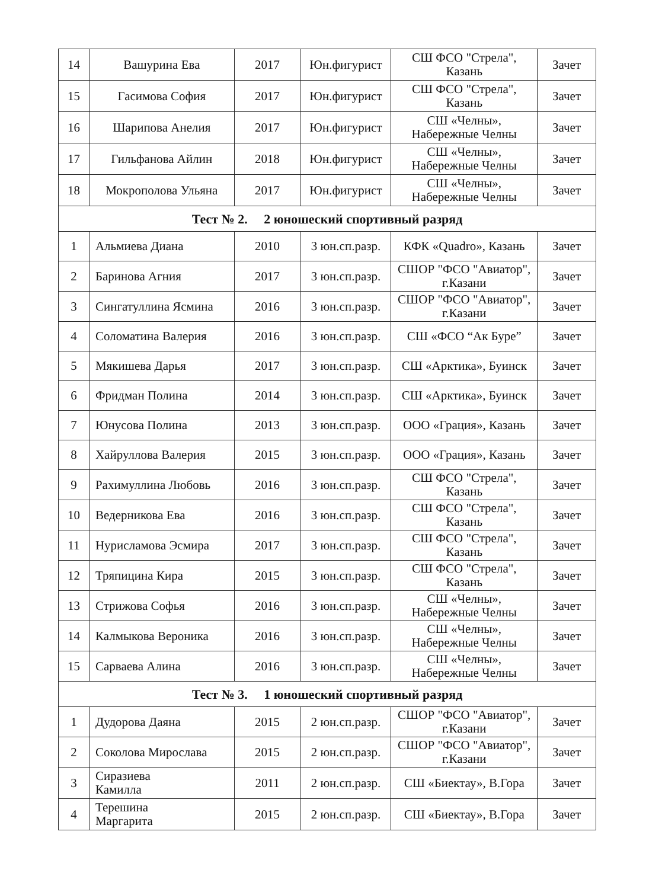| 14 | Вашурина Ева | 2017 | Юн.фигурист | СШ ФСО "Стрела", Казань | Зачет |
| 15 | Гасимова София | 2017 | Юн.фигурист | СШ ФСО "Стрела", Казань | Зачет |
| 16 | Шарипова Анелия | 2017 | Юн.фигурист | СШ «Челны», Набережные Челны | Зачет |
| 17 | Гильфанова Айлин | 2018 | Юн.фигурист | СШ «Челны», Набережные Челны | Зачет |
| 18 | Мокрополова Ульяна | 2017 | Юн.фигурист | СШ «Челны», Набережные Челны | Зачет |
| Тест № 2. 2 юношеский спортивный разряд | | | | | |
| 1 | Альмиева Диана | 2010 | 3 юн.сп.разр. | КФК «Quadro», Казань | Зачет |
| 2 | Баринова Агния | 2017 | 3 юн.сп.разр. | СШОР "ФСО "Авиатор", г.Казани | Зачет |
| 3 | Сингатуллина Ясмина | 2016 | 3 юн.сп.разр. | СШОР "ФСО "Авиатор", г.Казани | Зачет |
| 4 | Соломатина Валерия | 2016 | 3 юн.сп.разр. | СШ «ФСО “Ак Буре” | Зачет |
| 5 | Мякишева Дарья | 2017 | 3 юн.сп.разр. | СШ «Арктика», Буинск | Зачет |
| 6 | Фридман Полина | 2014 | 3 юн.сп.разр. | СШ «Арктика», Буинск | Зачет |
| 7 | Юнусова Полина | 2013 | 3 юн.сп.разр. | ООО «Грация», Казань | Зачет |
| 8 | Хайруллова Валерия | 2015 | 3 юн.сп.разр. | ООО «Грация», Казань | Зачет |
| 9 | Рахимуллина Любовь | 2016 | 3 юн.сп.разр. | СШ ФСО "Стрела", Казань | Зачет |
| 10 | Ведерникова Ева | 2016 | 3 юн.сп.разр. | СШ ФСО "Стрела", Казань | Зачет |
| 11 | Нурисламова Эсмира | 2017 | 3 юн.сп.разр. | СШ ФСО "Стрела", Казань | Зачет |
| 12 | Тряпицина Кира | 2015 | 3 юн.сп.разр. | СШ ФСО "Стрела", Казань | Зачет |
| 13 | Стрижова Софья | 2016 | 3 юн.сп.разр. | СШ «Челны», Набережные Челны | Зачет |
| 14 | Калмыкова Вероника | 2016 | 3 юн.сп.разр. | СШ «Челны», Набережные Челны | Зачет |
| 15 | Сарваева Алина | 2016 | 3 юн.сп.разр. | СШ «Челны», Набережные Челны | Зачет |
| Тест № 3. 1 юношеский спортивный разряд | | | | | |
| 1 | Дудорова Даяна | 2015 | 2 юн.сп.разр. | СШОР "ФСО "Авиатор", г.Казани | Зачет |
| 2 | Соколова Мирослава | 2015 | 2 юн.сп.разр. | СШОР "ФСО "Авиатор", г.Казани | Зачет |
| 3 | Сиразиева Камилла | 2011 | 2 юн.сп.разр. | СШ «Биектау», В.Гора | Зачет |
| 4 | Терешина Маргарита | 2015 | 2 юн.сп.разр. | СШ «Биектау», В.Гора | Зачет |